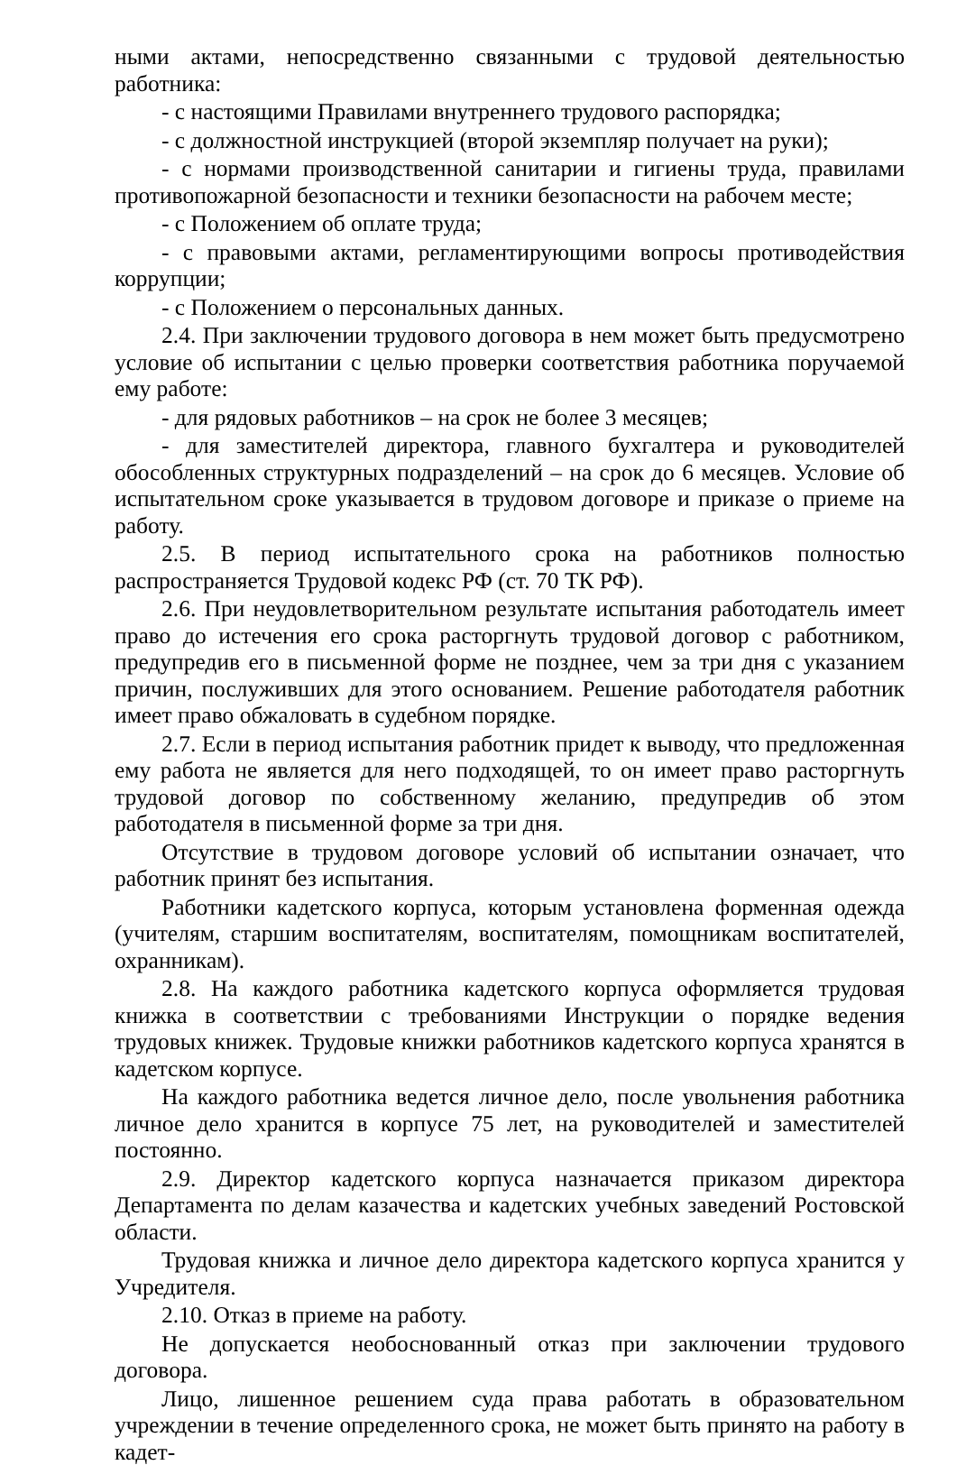ными актами, непосредственно связанными с трудовой деятельностью работника:
- с настоящими Правилами внутреннего трудового распорядка;
- с должностной инструкцией (второй экземпляр получает на руки);
- с нормами производственной санитарии и гигиены труда, правилами противопожарной безопасности и техники безопасности на рабочем месте;
- с Положением об оплате труда;
- с правовыми актами, регламентирующими вопросы противодействия коррупции;
- с Положением о персональных данных.
2.4. При заключении трудового договора в нем может быть предусмотрено условие об испытании с целью проверки соответствия работника поручаемой ему работе:
- для рядовых работников – на срок не более 3 месяцев;
- для заместителей директора, главного бухгалтера и руководителей обособленных структурных подразделений – на срок до 6 месяцев. Условие об испытательном сроке указывается в трудовом договоре и приказе о приеме на работу.
2.5. В период испытательного срока на работников полностью распространяется Трудовой кодекс РФ (ст. 70 ТК РФ).
2.6. При неудовлетворительном результате испытания работодатель имеет право до истечения его срока расторгнуть трудовой договор с работником, предупредив его в письменной форме не позднее, чем за три дня с указанием причин, послуживших для этого основанием. Решение работодателя работник имеет право обжаловать в судебном порядке.
2.7. Если в период испытания работник придет к выводу, что предложенная ему работа не является для него подходящей, то он имеет право расторгнуть трудовой договор по собственному желанию, предупредив об этом работодателя в письменной форме за три дня.
Отсутствие в трудовом договоре условий об испытании означает, что работник принят без испытания.
Работники кадетского корпуса, которым установлена форменная одежда (учителям, старшим воспитателям, воспитателям, помощникам воспитателей, охранникам).
2.8. На каждого работника кадетского корпуса оформляется трудовая книжка в соответствии с требованиями Инструкции о порядке ведения трудовых книжек. Трудовые книжки работников кадетского корпуса хранятся в кадетском корпусе.
На каждого работника ведется личное дело, после увольнения работника личное дело хранится в корпусе 75 лет, на руководителей и заместителей постоянно.
2.9. Директор кадетского корпуса назначается приказом директора Департамента по делам казачества и кадетских учебных заведений Ростовской области.
Трудовая книжка и личное дело директора кадетского корпуса хранится у Учредителя.
2.10. Отказ в приеме на работу.
Не допускается необоснованный отказ при заключении трудового договора.
Лицо, лишенное решением суда права работать в образовательном учреждении в течение определенного срока, не может быть принято на работу в кадет-